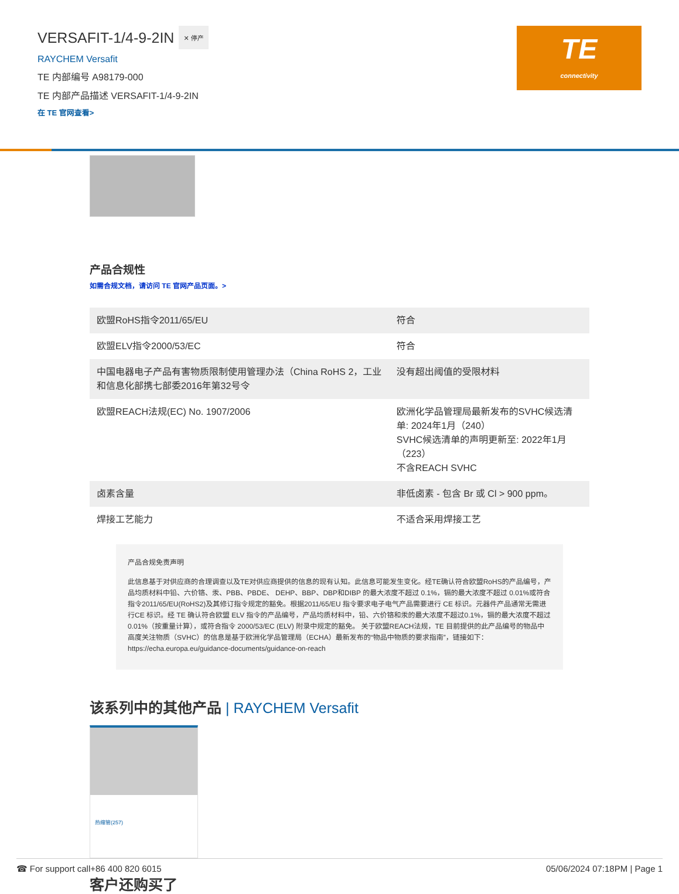VERSAFIT-1/4-9-2IN ✕ 停产
RAYCHEM Versafit
TE 内部编号 A98179-000
TE 内部产品描述 VERSAFIT-1/4-9-2IN
在 TE 官网查看>
TE
connectivity
产品合规性
如需合规文档，请访问 TE 官网产品页面。>
| 欧盟RoHS指令2011/65/EU | 符合 |
| 欧盟ELV指令2000/53/EC | 符合 |
| 中国电器电子产品有害物质限制使用管理办法（China RoHS 2，工业和信息化部携七部委2016年第32号令 | 没有超出阈值的受限材料 |
| 欧盟REACH法规(EC) No. 1907/2006 | 欧洲化学品管理局最新发布的SVHC候选清单: 2024年1月（240） SVHC候选清单的声明更新至: 2022年1月（223） 不含REACH SVHC |
| 卤素含量 | 非低卤素 - 包含 Br 或 Cl > 900 ppm。 |
| 焊接工艺能力 | 不适合采用焊接工艺 |
产品合规免责声明
此信息基于对供应商的合理调查以及TE对供应商提供的信息的现有认知。此信息可能发生变化。经TE确认符合欧盟RoHS的产品编号，产品均质材料中铅、六价铬、汞、PBB、PBDE、 DEHP、BBP、DBP和DIBP 的最大浓度不超过 0.1%，镉的最大浓度不超过 0.01%或符合指令2011/65/EU(RoHS2)及其修订指令规定的豁免。根据2011/65/EU 指令要求电子电气产品需要进行 CE 标识。元器件产品通常无需进行CE 标识。经 TE 确认符合欧盟 ELV 指令的产品编号，产品均质材料中，铅、六价铬和汞的最大浓度不超过0.1%，镉的最大浓度不超过 0.01%（按重量计算），或符合指令 2000/53/EC (ELV) 附录中规定的豁免。 关于欧盟REACH法规，TE 目前提供的此产品编号的物品中高度关注物质（SVHC）的信息是基于欧洲化学品管理局（ECHA）最新发布的“物品中物质的要求指南”，链接如下：https://echa.europa.eu/guidance-documents/guidance-on-reach
该系列中的其他产品 | RAYCHEM Versafit
热缩管(257)
客户还购买了
☎ For support call+86 400 820 6015 05/06/2024 07:18PM | Page 1